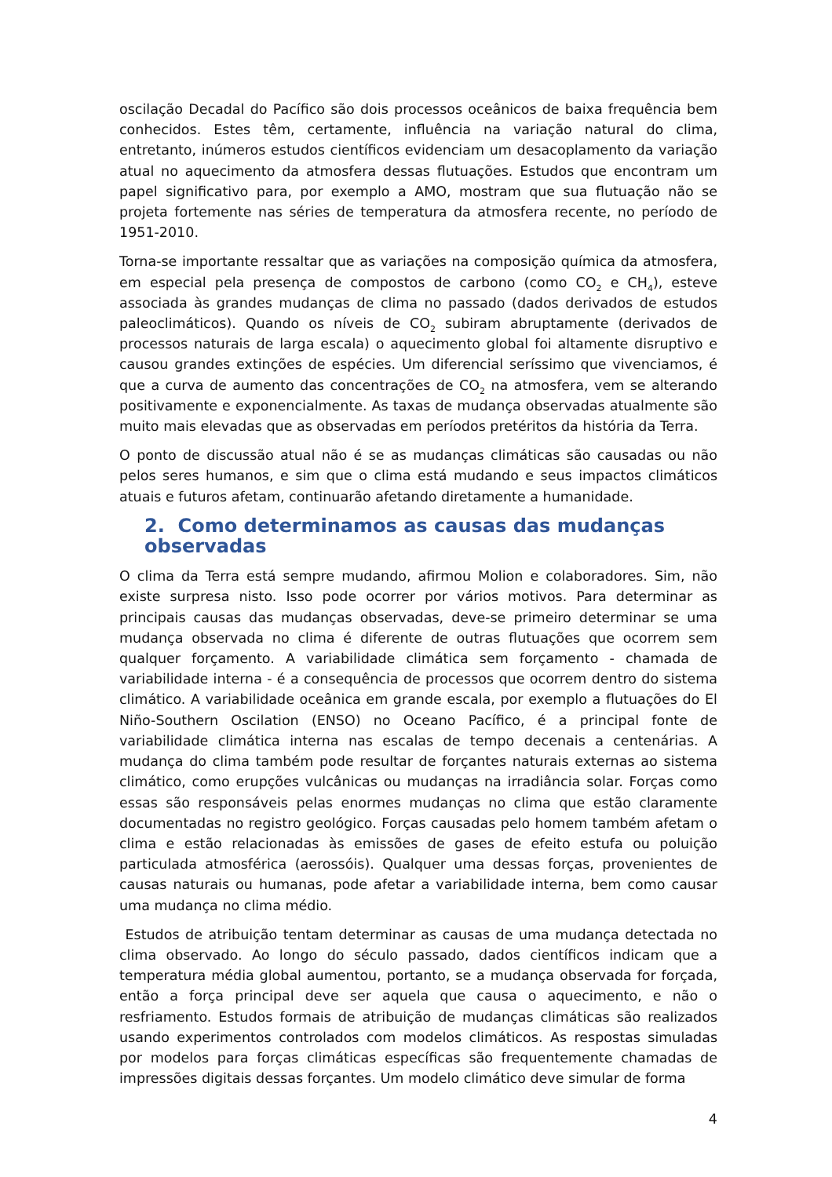oscilação Decadal do Pacífico são dois processos oceânicos de baixa frequência bem conhecidos. Estes têm, certamente, influência na variação natural do clima, entretanto, inúmeros estudos científicos evidenciam um desacoplamento da variação atual no aquecimento da atmosfera dessas flutuações. Estudos que encontram um papel significativo para, por exemplo a AMO, mostram que sua flutuação não se projeta fortemente nas séries de temperatura da atmosfera recente, no período de 1951-2010.
Torna-se importante ressaltar que as variações na composição química da atmosfera, em especial pela presença de compostos de carbono (como CO<sub>2</sub> e CH<sub>4</sub>), esteve associada às grandes mudanças de clima no passado (dados derivados de estudos paleoclimáticos). Quando os níveis de CO<sub>2</sub> subiram abruptamente (derivados de processos naturais de larga escala) o aquecimento global foi altamente disruptivo e causou grandes extinções de espécies. Um diferencial seríssimo que vivenciamos, é que a curva de aumento das concentrações de CO<sub>2</sub> na atmosfera, vem se alterando positivamente e exponencialmente. As taxas de mudança observadas atualmente são muito mais elevadas que as observadas em períodos pretéritos da história da Terra.
O ponto de discussão atual não é se as mudanças climáticas são causadas ou não pelos seres humanos, e sim que o clima está mudando e seus impactos climáticos atuais e futuros afetam, continuarão afetando diretamente a humanidade.
2. Como determinamos as causas das mudanças observadas
O clima da Terra está sempre mudando, afirmou Molion e colaboradores. Sim, não existe surpresa nisto. Isso pode ocorrer por vários motivos. Para determinar as principais causas das mudanças observadas, deve-se primeiro determinar se uma mudança observada no clima é diferente de outras flutuações que ocorrem sem qualquer forçamento. A variabilidade climática sem forçamento - chamada de variabilidade interna - é a consequência de processos que ocorrem dentro do sistema climático. A variabilidade oceânica em grande escala, por exemplo a flutuações do El Niño-Southern Oscilation (ENSO) no Oceano Pacífico, é a principal fonte de variabilidade climática interna nas escalas de tempo decenais a centenárias. A mudança do clima também pode resultar de forçantes naturais externas ao sistema climático, como erupções vulcânicas ou mudanças na irradiância solar. Forças como essas são responsáveis pelas enormes mudanças no clima que estão claramente documentadas no registro geológico. Forças causadas pelo homem também afetam o clima e estão relacionadas às emissões de gases de efeito estufa ou poluição particulada atmosférica (aerossóis). Qualquer uma dessas forças, provenientes de causas naturais ou humanas, pode afetar a variabilidade interna, bem como causar uma mudança no clima médio.
Estudos de atribuição tentam determinar as causas de uma mudança detectada no clima observado. Ao longo do século passado, dados científicos indicam que a temperatura média global aumentou, portanto, se a mudança observada for forçada, então a força principal deve ser aquela que causa o aquecimento, e não o resfriamento. Estudos formais de atribuição de mudanças climáticas são realizados usando experimentos controlados com modelos climáticos. As respostas simuladas por modelos para forças climáticas específicas são frequentemente chamadas de impressões digitais dessas forçantes. Um modelo climático deve simular de forma
4